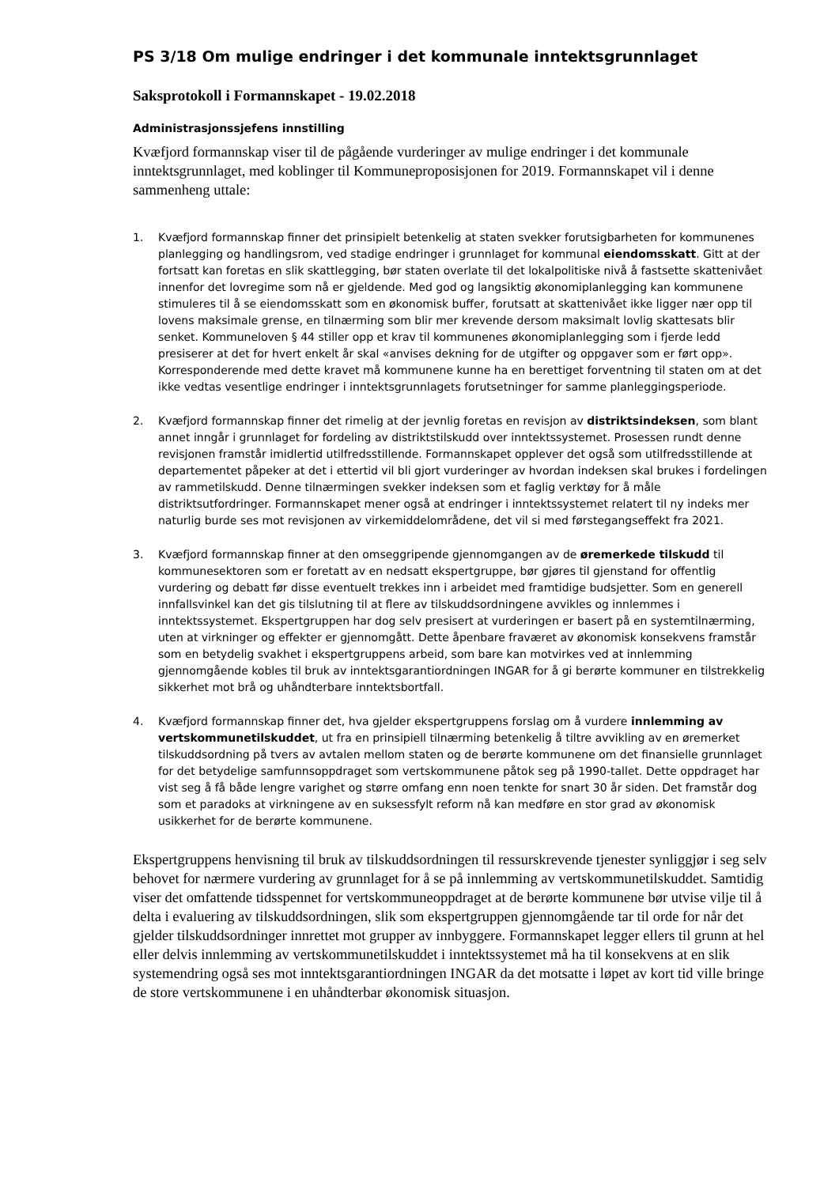PS 3/18 Om mulige endringer i det kommunale inntektsgrunnlaget
Saksprotokoll i Formannskapet - 19.02.2018
Administrasjonssjefens innstilling
Kvæfjord formannskap viser til de pågående vurderinger av mulige endringer i det kommunale inntektsgrunnlaget, med koblinger til Kommuneproposisjonen for 2019. Formannskapet vil i denne sammenheng uttale:
1. Kvæfjord formannskap finner det prinsipielt betenkelig at staten svekker forutsigbarheten for kommunenes planlegging og handlingsrom, ved stadige endringer i grunnlaget for kommunal eiendomsskatt. Gitt at der fortsatt kan foretas en slik skattlegging, bør staten overlate til det lokalpolitiske nivå å fastsette skattenivået innenfor det lovregime som nå er gjeldende. Med god og langsiktig økonomiplanlegging kan kommunene stimuleres til å se eiendomsskatt som en økonomisk buffer, forutsatt at skattenivået ikke ligger nær opp til lovens maksimale grense, en tilnærming som blir mer krevende dersom maksimalt lovlig skattesats blir senket. Kommuneloven § 44 stiller opp et krav til kommunenes økonomiplanlegging som i fjerde ledd presiserer at det for hvert enkelt år skal «anvises dekning for de utgifter og oppgaver som er ført opp». Korresponderende med dette kravet må kommunene kunne ha en berettiget forventning til staten om at det ikke vedtas vesentlige endringer i inntektsgrunnlagets forutsetninger for samme planleggingsperiode.
2. Kvæfjord formannskap finner det rimelig at der jevnlig foretas en revisjon av distriktsindeksen, som blant annet inngår i grunnlaget for fordeling av distriktstilskudd over inntektssystemet. Prosessen rundt denne revisjonen framstår imidlertid utilfredsstillende. Formannskapet opplever det også som utilfredsstillende at departementet påpeker at det i ettertid vil bli gjort vurderinger av hvordan indeksen skal brukes i fordelingen av rammetilskudd. Denne tilnærmingen svekker indeksen som et faglig verktøy for å måle distriktsutfordringer. Formannskapet mener også at endringer i inntektssystemet relatert til ny indeks mer naturlig burde ses mot revisjonen av virkemiddelområdene, det vil si med førstegangseffekt fra 2021.
3. Kvæfjord formannskap finner at den omseggripende gjennomgangen av de øremerkede tilskudd til kommunesektoren som er foretatt av en nedsatt ekspertgruppe, bør gjøres til gjenstand for offentlig vurdering og debatt før disse eventuelt trekkes inn i arbeidet med framtidige budsjetter. Som en generell innfallsvinkel kan det gis tilslutning til at flere av tilskuddsordningene avvikles og innlemmes i inntektssystemet. Ekspertgruppen har dog selv presisert at vurderingen er basert på en systemtilnærming, uten at virkninger og effekter er gjennomgått. Dette åpenbare fraværet av økonomisk konsekvens framstår som en betydelig svakhet i ekspertgruppens arbeid, som bare kan motvirkes ved at innlemming gjennomgående kobles til bruk av inntektsgarantiordningen INGAR for å gi berørte kommuner en tilstrekkelig sikkerhet mot brå og uhåndterbare inntektsbortfall.
4. Kvæfjord formannskap finner det, hva gjelder ekspertgruppens forslag om å vurdere innlemming av vertskommunetilskuddet, ut fra en prinsipiell tilnærming betenkelig å tiltre avvikling av en øremerket tilskuddsordning på tvers av avtalen mellom staten og de berørte kommunene om det finansielle grunnlaget for det betydelige samfunnsoppdraget som vertskommunene påtok seg på 1990-tallet. Dette oppdraget har vist seg å få både lengre varighet og større omfang enn noen tenkte for snart 30 år siden. Det framstår dog som et paradoks at virkningene av en suksessfylt reform nå kan medføre en stor grad av økonomisk usikkerhet for de berørte kommunene.
Ekspertgruppens henvisning til bruk av tilskuddsordningen til ressurskrevende tjenester synliggjør i seg selv behovet for nærmere vurdering av grunnlaget for å se på innlemming av vertskommunetilskuddet. Samtidig viser det omfattende tidsspennet for vertskommuneoppdraget at de berørte kommunene bør utvise vilje til å delta i evaluering av tilskuddsordningen, slik som ekspertgruppen gjennomgående tar til orde for når det gjelder tilskuddsordninger innrettet mot grupper av innbyggere. Formannskapet legger ellers til grunn at hel eller delvis innlemming av vertskommunetilskuddet i inntektssystemet må ha til konsekvens at en slik systemendring også ses mot inntektsgarantiordningen INGAR da det motsatte i løpet av kort tid ville bringe de store vertskommunene i en uhåndterbar økonomisk situasjon.